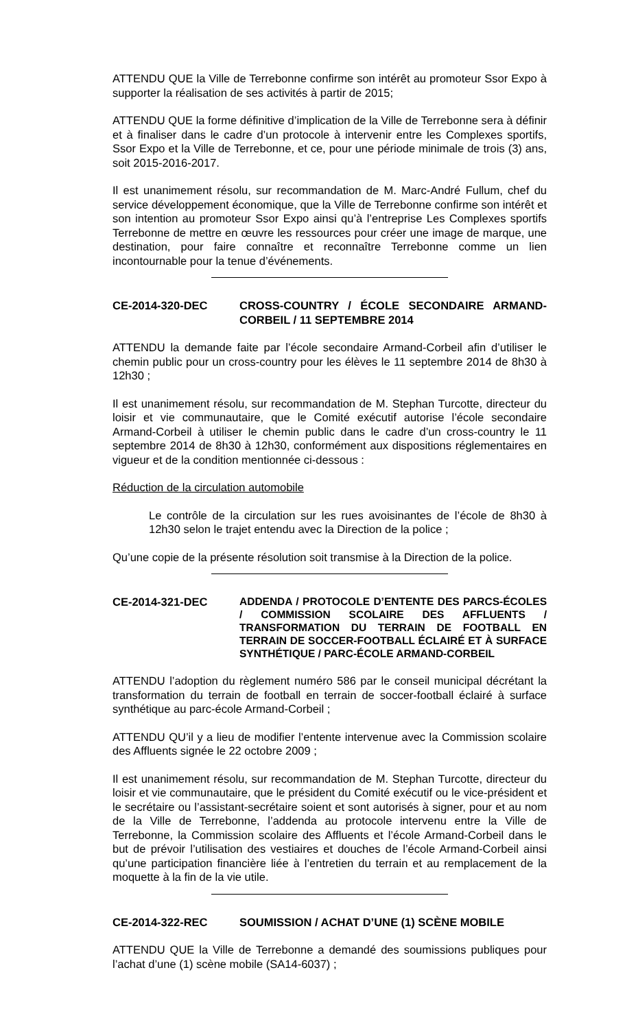ATTENDU QUE la Ville de Terrebonne confirme son intérêt au promoteur Ssor Expo à supporter la réalisation de ses activités à partir de 2015;
ATTENDU QUE la forme définitive d’implication de la Ville de Terrebonne sera à définir et à finaliser dans le cadre d’un protocole à intervenir entre les Complexes sportifs, Ssor Expo et la Ville de Terrebonne, et ce, pour une période minimale de trois (3) ans, soit 2015-2016-2017.
Il est unanimement résolu, sur recommandation de M. Marc-André Fullum, chef du service développement économique, que la Ville de Terrebonne confirme son intérêt et son intention au promoteur Ssor Expo ainsi qu’à l’entreprise Les Complexes sportifs Terrebonne de mettre en œuvre les ressources pour créer une image de marque, une destination, pour faire connaître et reconnaître Terrebonne comme un lien incontournable pour la tenue d’événements.
CE-2014-320-DEC CROSS-COUNTRY / ÉCOLE SECONDAIRE ARMAND-CORBEIL / 11 SEPTEMBRE 2014
ATTENDU la demande faite par l’école secondaire Armand-Corbeil afin d’utiliser le chemin public pour un cross-country pour les élèves le 11 septembre 2014 de 8h30 à 12h30 ;
Il est unanimement résolu, sur recommandation de M. Stephan Turcotte, directeur du loisir et vie communautaire, que le Comité exécutif autorise l’école secondaire Armand-Corbeil à utiliser le chemin public dans le cadre d’un cross-country le 11 septembre 2014 de 8h30 à 12h30, conformément aux dispositions réglementaires en vigueur et de la condition mentionnée ci-dessous :
Réduction de la circulation automobile
Le contrôle de la circulation sur les rues avoisinantes de l’école de 8h30 à 12h30 selon le trajet entendu avec la Direction de la police ;
Qu’une copie de la présente résolution soit transmise à la Direction de la police.
CE-2014-321-DEC
ADDENDA / PROTOCOLE D’ENTENTE DES PARCS-ÉCOLES / COMMISSION SCOLAIRE DES AFFLUENTS / TRANSFORMATION DU TERRAIN DE FOOTBALL EN TERRAIN DE SOCCER-FOOTBALL ÉCLAIRÉ ET À SURFACE SYNTHÉTIQUE / PARC-ÉCOLE ARMAND-CORBEIL
ATTENDU l’adoption du règlement numéro 586 par le conseil municipal décrétant la transformation du terrain de football en terrain de soccer-football éclairé à surface synthétique au parc-école Armand-Corbeil ;
ATTENDU QU’il y a lieu de modifier l’entente intervenue avec la Commission scolaire des Affluents signée le 22 octobre 2009 ;
Il est unanimement résolu, sur recommandation de M. Stephan Turcotte, directeur du loisir et vie communautaire, que le président du Comité exécutif ou le vice-président et le secrétaire ou l’assistant-secrétaire soient et sont autorisés à signer, pour et au nom de la Ville de Terrebonne, l’addenda au protocole intervenu entre la Ville de Terrebonne, la Commission scolaire des Affluents et l’école Armand-Corbeil dans le but de prévoir l’utilisation des vestiaires et douches de l’école Armand-Corbeil ainsi qu’une participation financière liée à l’entretien du terrain et au remplacement de la moquette à la fin de la vie utile.
CE-2014-322-REC SOUMISSION / ACHAT D’UNE (1) SCÈNE MOBILE
ATTENDU QUE la Ville de Terrebonne a demandé des soumissions publiques pour l’achat d’une (1) scène mobile (SA14-6037) ;